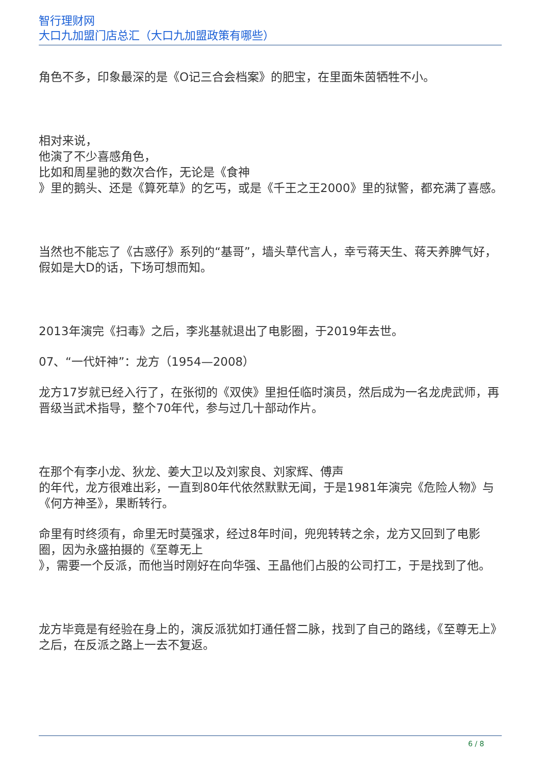智行理财网
大口九加盟门店总汇（大口九加盟政策有哪些）
角色不多，印象最深的是《O记三合会档案》的肥宝，在里面朱茵牺牲不小。
相对来说，
他演了不少喜感角色，
比如和周星驰的数次合作，无论是《食神
》里的鹅头、还是《算死草》的乞丐，或是《千王之王2000》里的狱警，都充满了喜感。
当然也不能忘了《古惑仔》系列的“基哥”，墙头草代言人，幸亏蒋天生、蒋天养脾气好，假如是大D的话，下场可想而知。
2013年演完《扫毒》之后，李兆基就退出了电影圈，于2019年去世。
07、“一代奸神”：龙方（1954—2008）
龙方17岁就已经入行了，在张彻的《双侠》里担任临时演员，然后成为一名龙虎武师，再晋级当武术指导，整个70年代，参与过几十部动作片。
在那个有李小龙、狄龙、姜大卫以及刘家良、刘家辉、傅声
的年代，龙方很难出彩，一直到80年代依然默默无闻，于是1981年演完《危险人物》与《何方神圣》，果断转行。
命里有时终须有，命里无时莫强求，经过8年时间，兜兜转转之余，龙方又回到了电影圈，因为永盛拍摄的《至尊无上
》，需要一个反派，而他当时刚好在向华强、王晶他们占股的公司打工，于是找到了他。
龙方毕竟是有经验在身上的，演反派犹如打通任督二脉，找到了自己的路线，《至尊无上》之后，在反派之路上一去不复返。
6 / 8